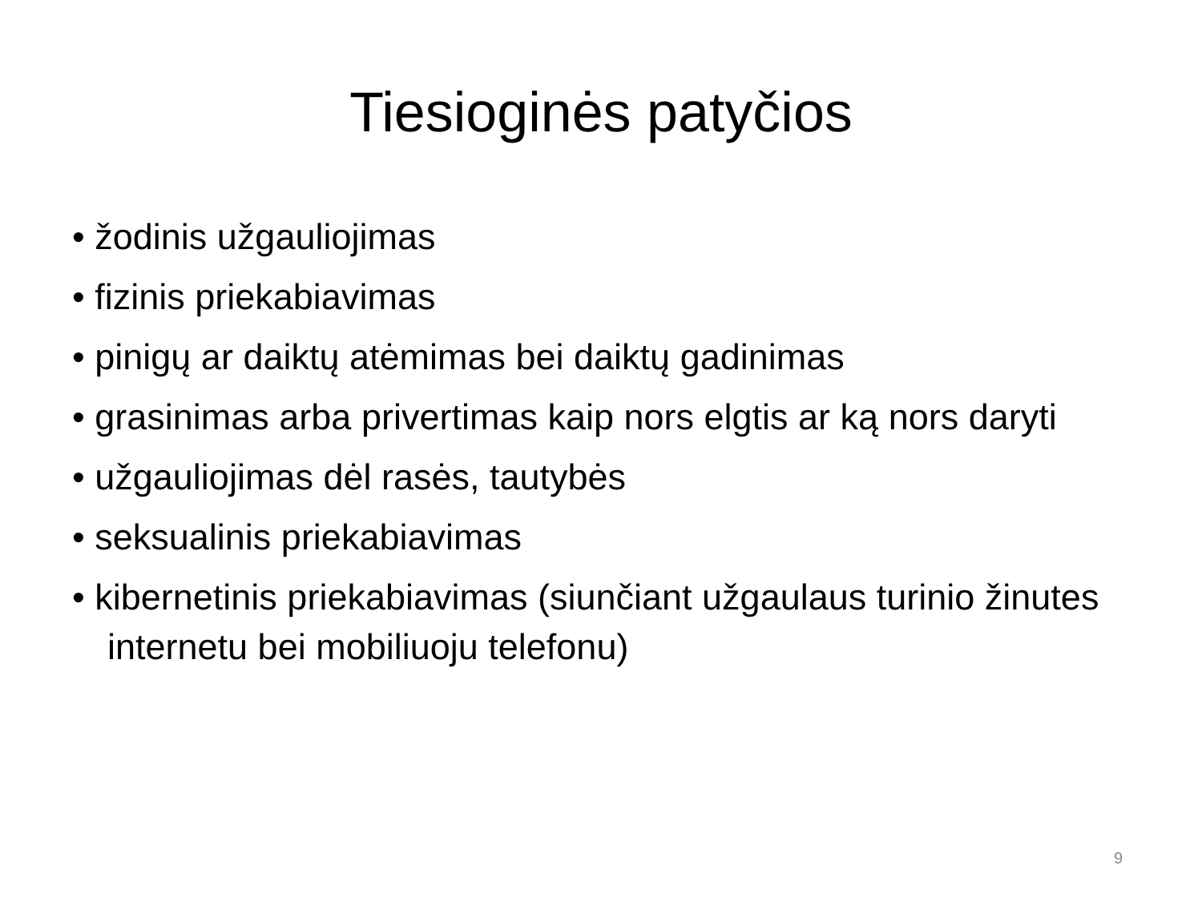Tiesioginės patyčios
• žodinis užgauliojimas
• fizinis priekabiavimas
• pinigų ar daiktų atėmimas bei daiktų gadinimas
• grasinimas arba privertimas kaip nors elgtis ar ką nors daryti
• užgauliojimas dėl rasės, tautybės
• seksualinis priekabiavimas
• kibernetinis priekabiavimas (siunčiant užgaulaus turinio žinutes internetu bei mobiliuoju telefonu)
9